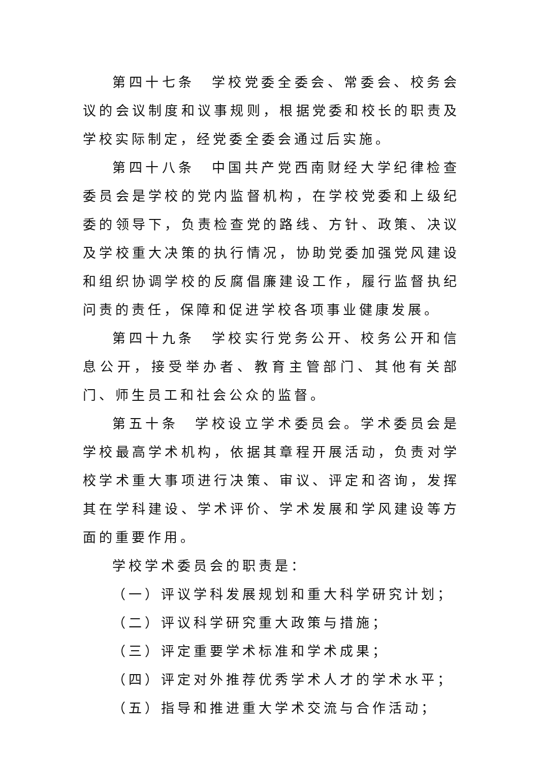第四十七条　学校党委全委会、常委会、校务会议的会议制度和议事规则，根据党委和校长的职责及学校实际制定，经党委全委会通过后实施。
第四十八条　中国共产党西南财经大学纪律检查委员会是学校的党内监督机构，在学校党委和上级纪委的领导下，负责检查党的路线、方针、政策、决议及学校重大决策的执行情况，协助党委加强党风建设和组织协调学校的反腐倡廉建设工作，履行监督执纪问责的责任，保障和促进学校各项事业健康发展。
第四十九条　学校实行党务公开、校务公开和信息公开，接受举办者、教育主管部门、其他有关部门、师生员工和社会公众的监督。
第五十条　学校设立学术委员会。学术委员会是学校最高学术机构，依据其章程开展活动，负责对学校学术重大事项进行决策、审议、评定和咨询，发挥其在学科建设、学术评价、学术发展和学风建设等方面的重要作用。
学校学术委员会的职责是：
（一）评议学科发展规划和重大科学研究计划；
（二）评议科学研究重大政策与措施；
（三）评定重要学术标准和学术成果；
（四）评定对外推荐优秀学术人才的学术水平；
（五）指导和推进重大学术交流与合作活动；